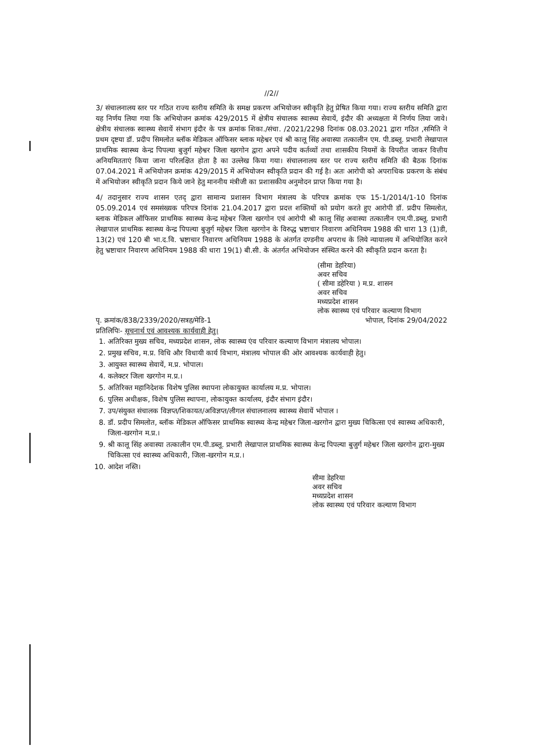//2//
3/ संचालनालय स्तर पर गठित राज्य स्तरीय समिति के समक्ष प्रकरण अभियोजन स्वीकृति हेतु प्रेषित किया गया। राज्य स्तरीय समिति द्वारा यह निर्णय लिया गया कि अभियोजन क्रमांक 429/2015 में क्षेत्रीय संचालक स्वास्थ्य सेवायें, इंदौर की अध्यक्षता में निर्णय लिया जावे। क्षेत्रीय संचालक स्वास्थ्य सेवायें संभाग इंदौर के पत्र क्रमांक शिका./संचा. /2021/2298 दिनांक 08.03.2021 द्वारा गठित ,समिति ने प्रथम दृष्टया डॉ. प्रदीप सिमलोत ब्लॉक मेडिकल ऑफिसर ब्लाक महेश्वर एवं श्री कालू सिंह अवास्या तत्कालीन एम. पी.डब्लू. प्रभारी लेखापाल प्राथमिक स्वास्थ्य केन्द्र पिपल्या बुजुर्ग महेश्वर जिला खरगोन द्वारा अपने पदीय कर्तव्यों तथा शासकीय नियमों के विपरीत जाकर वित्तीय अनियमितताएं किया जाना परिलक्षित होता है का उल्लेख किया गया। संचालनालय स्तर पर राज्य स्तरीय समिति की बैठक दिनांक 07.04.2021 में अभियोजन क्रमांक 429/2015 में अभियोजन स्वीकृति प्रदान की गई है। अतः आरोपी को अपराधिक प्रकरण के संबंध में अभियोजन स्वीकृति प्रदान किये जाने हेतु माननीय मंत्रीजी का प्रशासकीय अनुमोदन प्राप्त किया गया है।
4/ तदानुसार राज्य शासन एतद् द्वारा सामान्य प्रशासन विभाग मंत्रालय के परिपत्र क्रमांक एफ 15-1/2014/1-10 दिनांक 05.09.2014 एवं समसंख्यक परिपत्र दिनांक 21.04.2017 द्वारा प्रदत्त शक्तियों को प्रयोग करते हुए आरोपी डॉ. प्रदीप सिमलोत, ब्लाक मेडिकल ऑफिसर प्राथमिक स्वास्थ्य केन्द्र महेश्वर जिला खरगोन एवं आरोपी श्री कालू सिंह अवास्या तत्कालीन एम.पी.डब्लू. प्रभारी लेखापाल प्राथमिक स्वास्थ्य केन्द्र पिपल्या बुजुर्ग महेश्वर जिला खरगोन के विरुद्ध भ्रष्टाचार निवारण अधिनियम 1988 की धारा 13 (1)डी, 13(2) एवं 120 बी भा.द.वि. भ्रष्टाचार निवारण अधिनियम 1988 के अंतर्गत दण्डनीय अपराध के लिये न्यायालय में अभियोजित करने हेतु भ्रष्टाचार निवारण अधिनियम 1988 की धारा 19(1) बी.सी. के अंतर्गत अभियोजन संस्थित करने की स्वीकृति प्रदान करता है।
(सीमा डेहरिया)
अवर सचिव
( सीमा डहेरिया ) म.प्र. शासन
अवर सचिव
मध्यप्रदेश शासन
लोक स्वास्थ्य एवं परिवार कल्याण विभाग
पृ. क्रमांक/838/2339/2020/सत्रह/मेडि-1 भोपाल, दिनांक 29/04/2022
प्रतिलिपिः- सूचनार्थ एवं आवश्यक कार्यवाही हेतु।
1. अतिरिक्त मुख्य सचिव, मध्यप्रदेश शासन, लोक स्वास्थ्य एंव परिवार कल्याण विभाग मंत्रालय भोपाल।
2. प्रमुख सचिव, म.प्र. विधि और विधायी कार्य विभाग, मंत्रालय भोपाल की ओर आवश्यक कार्यवाही हेतु।
3. आयुक्त स्वास्थ्य सेवायें, म.प्र. भोपाल।
4. कलेक्टर जिला खरगोन म.प्र.।
5. अतिरिक्त महानिदेशक विशेष पुलिस स्थापना लोकायुक्त कार्यालय म.प्र. भोपाल।
6. पुलिस अधीक्षक, विशेष पुलिस स्थापना, लोकायुक्त कार्यालय, इंदौर संभाग इंदौर।
7. उप/संयुक्त संचालक विज्ञप्त/शिकायत/अविज्ञप्त/लीगल संचालनालय स्वास्थ्य सेवायें भोपाल ।
8. डॉ. प्रदीप सिमलोत, ब्लॉक मेडिकल ऑफिसर प्राथमिक स्वास्थ्य केन्द्र महेश्वर जिला-खरगोन द्वारा मुख्य चिकित्सा एवं स्वास्थ्य अधिकारी, जिला-खरगोन म.प्र.।
9. श्री कालू सिंह अवास्या तत्कालीन एम.पी.डब्लू. प्रभारी लेखापाल प्राथमिक स्वास्थ्य केन्द्र पिपल्या बुजुर्ग महेश्वर जिला खरगोन द्वारा-मुख्य चिकित्सा एवं स्वास्थ्य अधिकारी, जिला-खरगोन म.प्र.।
10. आदेश नस्ति।
सीमा डेहरिया
अवर सचिव
मध्यप्रदेश शासन
लोक स्वास्थ्य एवं परिवार कल्याण विभाग